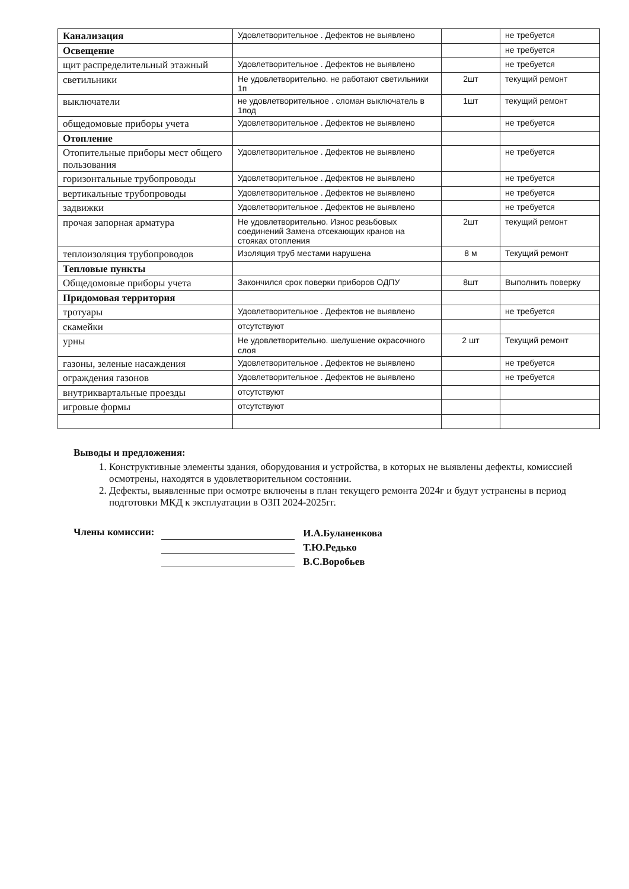| Канализация | Удовлетворительное . Дефектов не выявлено | | не требуется |
| Освещение | | | не требуется |
| щит распределительный этажный | Удовлетворительное . Дефектов не выявлено | | не требуется |
| светильники | Не удовлетворительно. не работают светильники 1п | 2шт | текущий ремонт |
| выключатели | не удовлетворительное . сломан выключатель в 1под | 1шт | текущий ремонт |
| общедомовые приборы учета | Удовлетворительное . Дефектов не выявлено | | не требуется |
| Отопление | | | |
| Отопительные приборы мест общего пользования | Удовлетворительное . Дефектов не выявлено | | не требуется |
| горизонтальные трубопроводы | Удовлетворительное . Дефектов не выявлено | | не требуется |
| вертикальные трубопроводы | Удовлетворительное . Дефектов не выявлено | | не требуется |
| задвижки | Удовлетворительное . Дефектов не выявлено | | не требуется |
| прочая запорная арматура | Не удовлетворительно. Износ резьбовых соединений Замена отсекающих кранов на стояках отопления | 2шт | текущий ремонт |
| теплоизоляция трубопроводов | Изоляция труб местами нарушена | 8 м | Текущий ремонт |
| Тепловые пункты | | | |
| Общедомовые приборы учета | Закончился срок поверки приборов ОДПУ | 8шт | Выполнить поверку |
| Придомовая территория | | | |
| тротуары | Удовлетворительное . Дефектов не выявлено | | не требуется |
| скамейки | отсутствуют | | |
| урны | Не удовлетворительно. шелушение окрасочного слоя | 2 шт | Текущий ремонт |
| газоны, зеленые насаждения | Удовлетворительное . Дефектов не выявлено | | не требуется |
| ограждения газонов | Удовлетворительное . Дефектов не выявлено | | не требуется |
| внутриквартальные проезды | отсутствуют | | |
| игровые формы | отсутствуют | | |
Выводы и предложения:
1. Конструктивные элементы здания, оборудования и устройства, в которых не выявлены дефекты, комиссией осмотрены, находятся в удовлетворительном состоянии.
2. Дефекты, выявленные при осмотре включены в план текущего ремонта 2024г и будут устранены в период подготовки МКД к эксплуатации в ОЗП 2024-2025гг.
Члены комиссии:
И.А.Буланенкова
Т.Ю.Редько
В.С.Воробьев